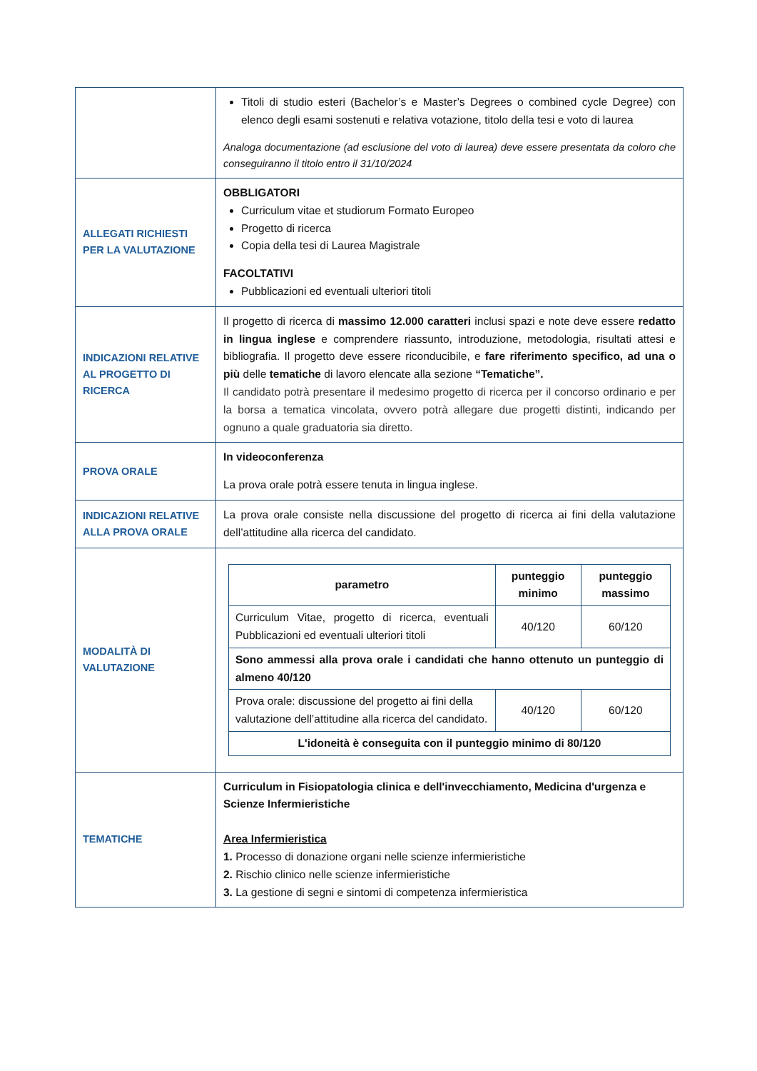| | Titoli di studio esteri (Bachelor’s e Master’s Degrees o combined cycle Degree) con elenco degli esami sostenuti e relativa votazione, titolo della tesi e voto di laurea Analoga documentazione (ad esclusione del voto di laurea) deve essere presentata da coloro che conseguiranno il titolo entro il 31/10/2024 |
| ALLEGATI RICHIESTI PER LA VALUTAZIONE | OBBLIGATORI Curriculum vitae et studiorum Formato Europeo Progetto di ricerca Copia della tesi di Laurea Magistrale FACOLTATIVI Pubblicazioni ed eventuali ulteriori titoli |
| INDICAZIONI RELATIVE AL PROGETTO DI RICERCA | Il progetto di ricerca di massimo 12.000 caratteri inclusi spazi e note deve essere redatto in lingua inglese e comprendere riassunto, introduzione, metodologia, risultati attesi e bibliografia. Il progetto deve essere riconducibile, e fare riferimento specifico, ad una o più delle tematiche di lavoro elencate alla sezione “Tematiche”. Il candidato potrà presentare il medesimo progetto di ricerca per il concorso ordinario e per la borsa a tematica vincolata, ovvero potrà allegare due progetti distinti, indicando per ognuno a quale graduatoria sia diretto. |
| PROVA ORALE | In videoconferenza La prova orale potrà essere tenuta in lingua inglese. |
| INDICAZIONI RELATIVE ALLA PROVA ORALE | La prova orale consiste nella discussione del progetto di ricerca ai fini della valutazione dell’attitudine alla ricerca del candidato. |
| MODALITÀ DI VALUTAZIONE | / parametro / punteggio minimo / punteggio massimo / / --- / --- / --- / / Curriculum Vitae, progetto di ricerca, eventuali Pubblicazioni ed eventuali ulteriori titoli / 40/120 / 60/120 / / Sono ammessi alla prova orale i candidati che hanno ottenuto un punteggio di almeno 40/120 / / / / Prova orale: discussione del progetto ai fini della valutazione dell’attitudine alla ricerca del candidato. / 40/120 / 60/120 / / L'idoneità è conseguita con il punteggio minimo di 80/120 / / / |
| TEMATICHE | Curriculum in Fisiopatologia clinica e dell'invecchiamento, Medicina d'urgenza e Scienze Infermieristiche Area Infermieristica 1. Processo di donazione organi nelle scienze infermieristiche 2. Rischio clinico nelle scienze infermieristiche 3. La gestione di segni e sintomi di competenza infermieristica |